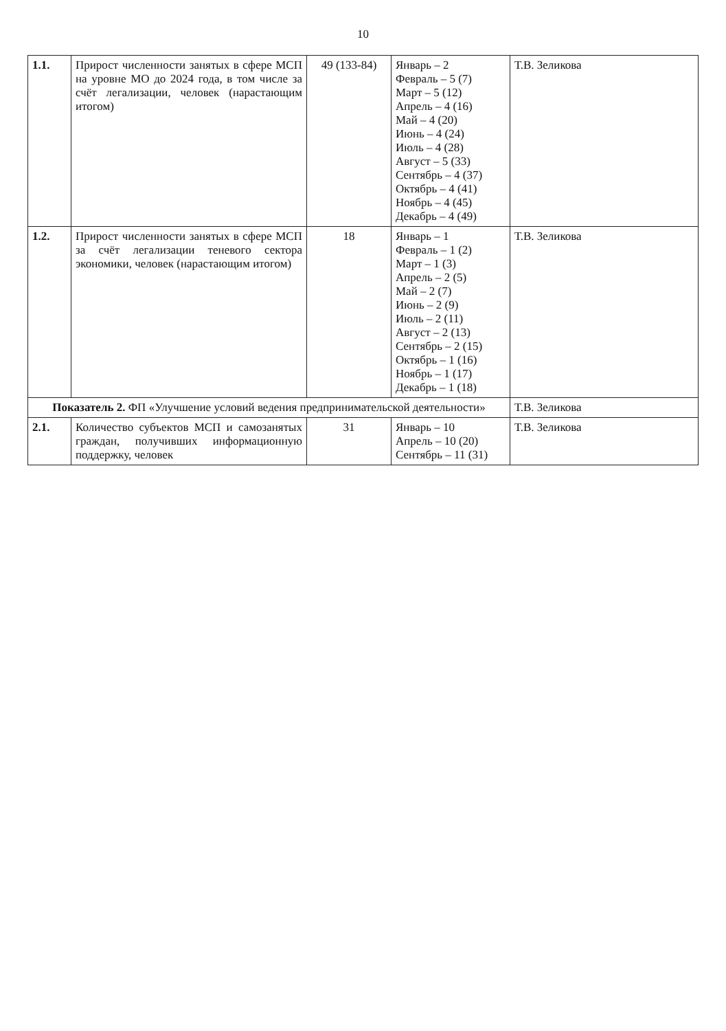10
| 1.1. | Прирост численности занятых в сфере МСП на уровне МО до 2024 года, в том числе за счёт легализации, человек (нарастающим итогом) | 49 (133-84) | Январь – 2 Февраль – 5 (7) Март – 5 (12) Апрель – 4 (16) Май – 4 (20) Июнь – 4 (24) Июль – 4 (28) Август – 5 (33) Сентябрь – 4 (37) Октябрь – 4 (41) Ноябрь – 4 (45) Декабрь – 4 (49) | Т.В. Зеликова |
| 1.2. | Прирост численности занятых в сфере МСП за счёт легализации теневого сектора экономики, человек (нарастающим итогом) | 18 | Январь – 1 Февраль – 1 (2) Март – 1 (3) Апрель – 2 (5) Май – 2 (7) Июнь – 2 (9) Июль – 2 (11) Август – 2 (13) Сентябрь – 2 (15) Октябрь – 1 (16) Ноябрь – 1 (17) Декабрь – 1 (18) | Т.В. Зеликова |
| Показатель 2. ФП «Улучшение условий ведения предпринимательской деятельности» | | | | Т.В. Зеликова |
| 2.1. | Количество субъектов МСП и самозанятых граждан, получивших информационную поддержку, человек | 31 | Январь – 10 Апрель – 10 (20) Сентябрь – 11 (31) | Т.В. Зеликова |